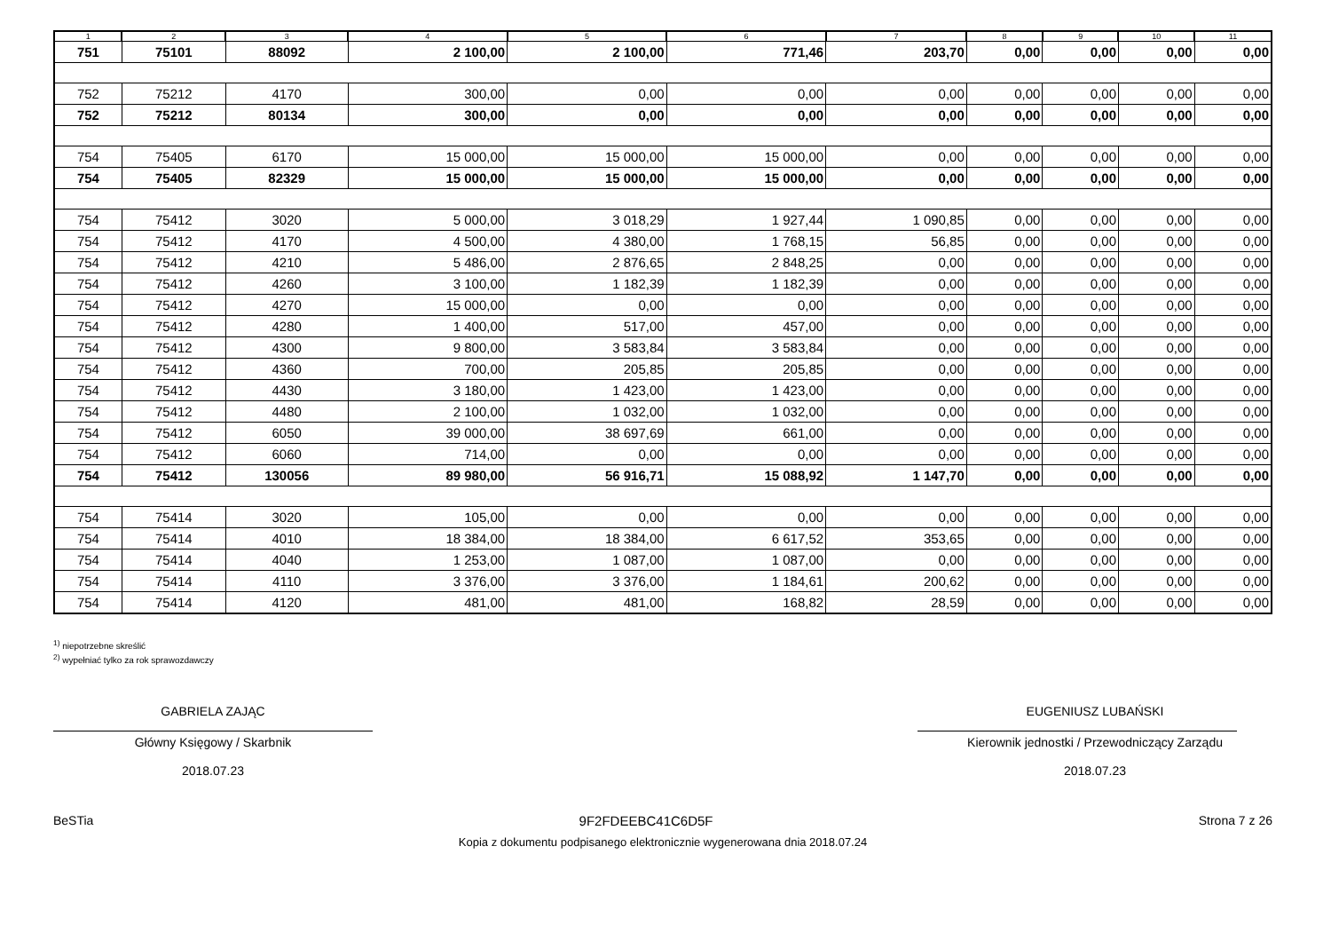| 1 | 2 | 3 | 4 | 5 | 6 | 7 | 8 | 9 | 10 | 11 |
| --- | --- | --- | --- | --- | --- | --- | --- | --- | --- | --- |
| 751 | 75101 | 88092 | 2 100,00 | 2 100,00 | 771,46 | 203,70 | 0,00 | 0,00 | 0,00 | 0,00 |
| 752 | 75212 | 4170 | 300,00 | 0,00 | 0,00 | 0,00 | 0,00 | 0,00 | 0,00 | 0,00 |
| 752 | 75212 | 80134 | 300,00 | 0,00 | 0,00 | 0,00 | 0,00 | 0,00 | 0,00 | 0,00 |
| 754 | 75405 | 6170 | 15 000,00 | 15 000,00 | 15 000,00 | 0,00 | 0,00 | 0,00 | 0,00 | 0,00 |
| 754 | 75405 | 82329 | 15 000,00 | 15 000,00 | 15 000,00 | 0,00 | 0,00 | 0,00 | 0,00 | 0,00 |
| 754 | 75412 | 3020 | 5 000,00 | 3 018,29 | 1 927,44 | 1 090,85 | 0,00 | 0,00 | 0,00 | 0,00 |
| 754 | 75412 | 4170 | 4 500,00 | 4 380,00 | 1 768,15 | 56,85 | 0,00 | 0,00 | 0,00 | 0,00 |
| 754 | 75412 | 4210 | 5 486,00 | 2 876,65 | 2 848,25 | 0,00 | 0,00 | 0,00 | 0,00 | 0,00 |
| 754 | 75412 | 4260 | 3 100,00 | 1 182,39 | 1 182,39 | 0,00 | 0,00 | 0,00 | 0,00 | 0,00 |
| 754 | 75412 | 4270 | 15 000,00 | 0,00 | 0,00 | 0,00 | 0,00 | 0,00 | 0,00 | 0,00 |
| 754 | 75412 | 4280 | 1 400,00 | 517,00 | 457,00 | 0,00 | 0,00 | 0,00 | 0,00 | 0,00 |
| 754 | 75412 | 4300 | 9 800,00 | 3 583,84 | 3 583,84 | 0,00 | 0,00 | 0,00 | 0,00 | 0,00 |
| 754 | 75412 | 4360 | 700,00 | 205,85 | 205,85 | 0,00 | 0,00 | 0,00 | 0,00 | 0,00 |
| 754 | 75412 | 4430 | 3 180,00 | 1 423,00 | 1 423,00 | 0,00 | 0,00 | 0,00 | 0,00 | 0,00 |
| 754 | 75412 | 4480 | 2 100,00 | 1 032,00 | 1 032,00 | 0,00 | 0,00 | 0,00 | 0,00 | 0,00 |
| 754 | 75412 | 6050 | 39 000,00 | 38 697,69 | 661,00 | 0,00 | 0,00 | 0,00 | 0,00 | 0,00 |
| 754 | 75412 | 6060 | 714,00 | 0,00 | 0,00 | 0,00 | 0,00 | 0,00 | 0,00 | 0,00 |
| 754 | 75412 | 130056 | 89 980,00 | 56 916,71 | 15 088,92 | 1 147,70 | 0,00 | 0,00 | 0,00 | 0,00 |
| 754 | 75414 | 3020 | 105,00 | 0,00 | 0,00 | 0,00 | 0,00 | 0,00 | 0,00 | 0,00 |
| 754 | 75414 | 4010 | 18 384,00 | 18 384,00 | 6 617,52 | 353,65 | 0,00 | 0,00 | 0,00 | 0,00 |
| 754 | 75414 | 4040 | 1 253,00 | 1 087,00 | 1 087,00 | 0,00 | 0,00 | 0,00 | 0,00 | 0,00 |
| 754 | 75414 | 4110 | 3 376,00 | 3 376,00 | 1 184,61 | 200,62 | 0,00 | 0,00 | 0,00 | 0,00 |
| 754 | 75414 | 4120 | 481,00 | 481,00 | 168,82 | 28,59 | 0,00 | 0,00 | 0,00 | 0,00 |
<sup>1)</sup> niepotrzebne skreślić
<sup>2)</sup> wypełniać tylko za rok sprawozdawczy
GABRIELA ZAJĄC
Główny Księgowy / Skarbnik
2018.07.23
EUGENIUSZ LUBAŃSKI
Kierownik jednostki / Przewodniczący Zarządu
2018.07.23
BeSTia 9F2FDEEBC41C6D5F Strona 7 z 26
Kopia z dokumentu podpisanego elektronicznie wygenerowana dnia 2018.07.24